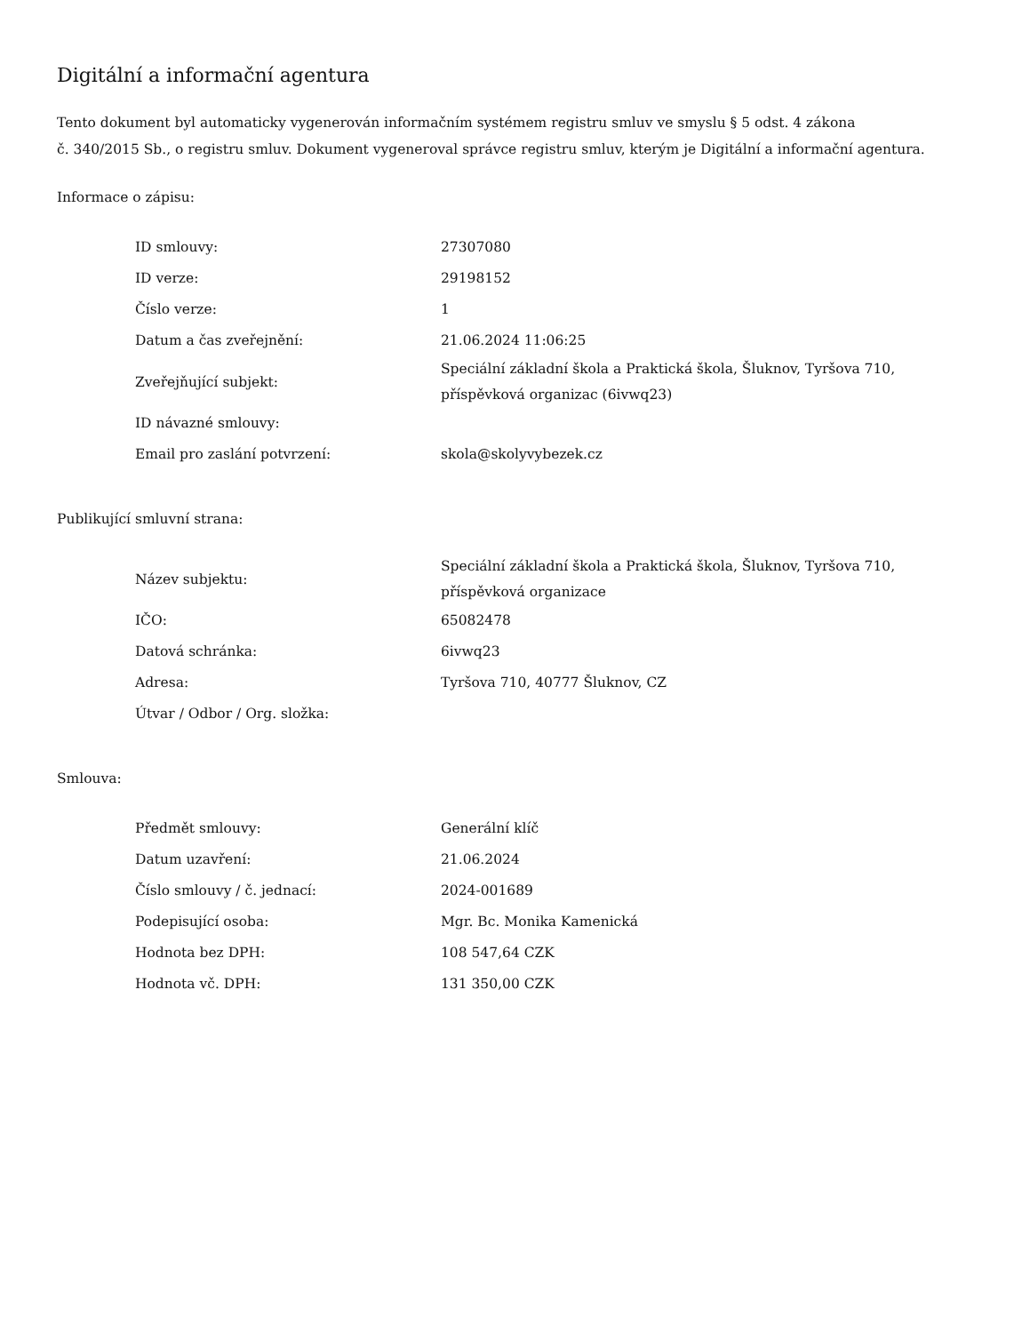Digitální a informační agentura
Tento dokument byl automaticky vygenerován informačním systémem registru smluv ve smyslu § 5 odst. 4 zákona
č. 340/2015 Sb., o registru smluv. Dokument vygeneroval správce registru smluv, kterým je Digitální a informační agentura.
Informace o zápisu:
| ID smlouvy: | 27307080 |
| ID verze: | 29198152 |
| Číslo verze: | 1 |
| Datum a čas zveřejnění: | 21.06.2024 11:06:25 |
| Zveřejňující subjekt: | Speciální základní škola a Praktická škola, Šluknov, Tyršova 710, příspěvková organizac (6ivwq23) |
| ID návazné smlouvy: | |
| Email pro zaslání potvrzení: | skola@skolyvybezek.cz |
Publikující smluvní strana:
| Název subjektu: | Speciální základní škola a Praktická škola, Šluknov, Tyršova 710, příspěvková organizace |
| IČO: | 65082478 |
| Datová schránka: | 6ivwq23 |
| Adresa: | Tyršova 710, 40777 Šluknov, CZ |
| Útvar / Odbor / Org. složka: | |
Smlouva:
| Předmět smlouvy: | Generální klíč |
| Datum uzavření: | 21.06.2024 |
| Číslo smlouvy / č. jednací: | 2024-001689 |
| Podepisující osoba: | Mgr. Bc. Monika Kamenická |
| Hodnota bez DPH: | 108 547,64 CZK |
| Hodnota vč. DPH: | 131 350,00 CZK |